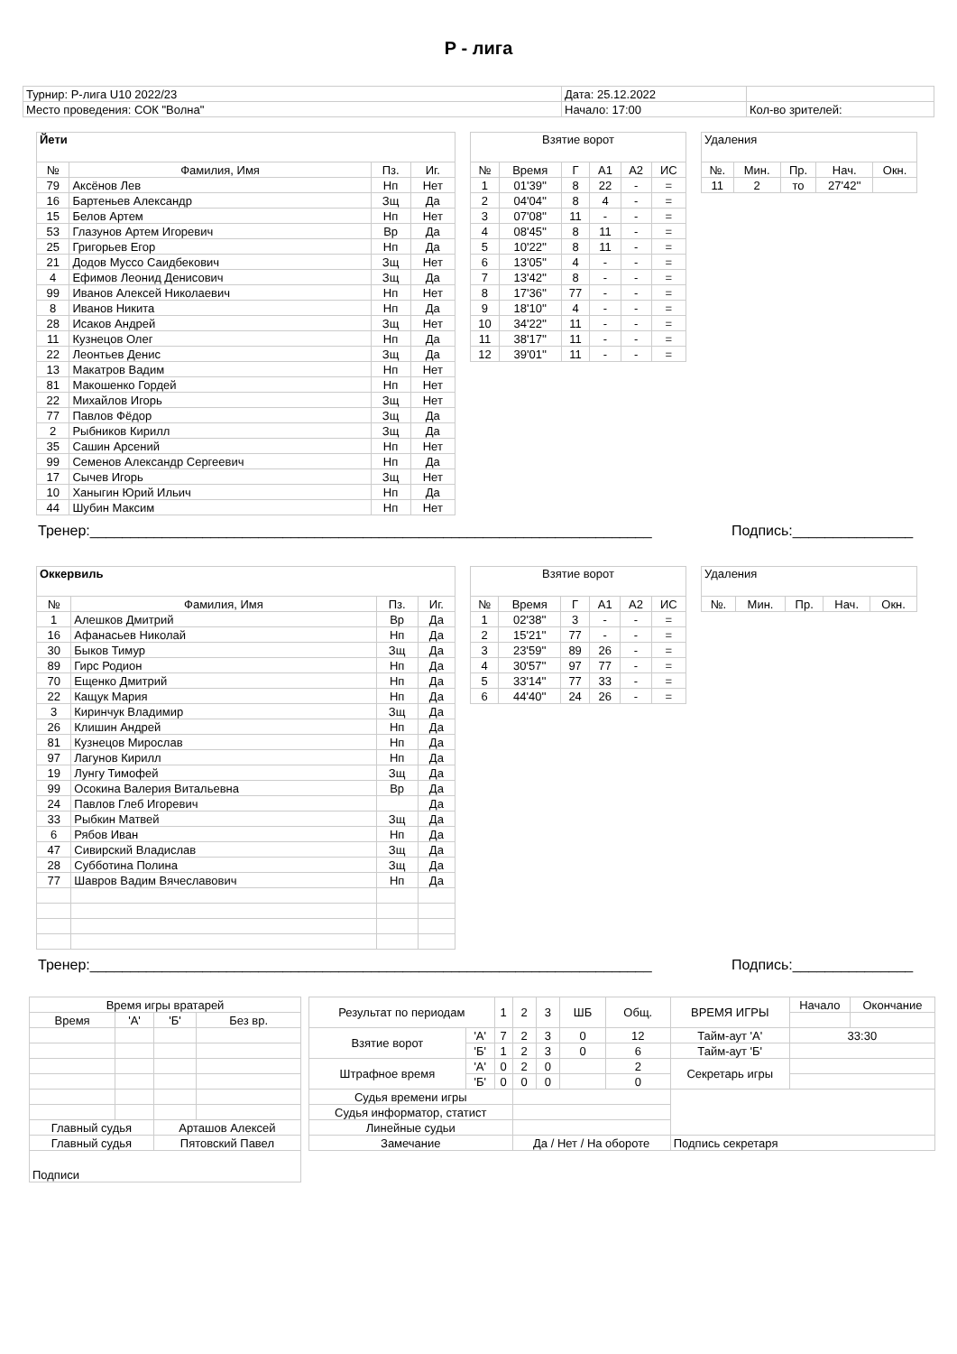Р - лига
| Турнир: Р-лига U10 2022/23 | Дата: 25.12.2022 | |
| Место проведения: СОК "Волна" | Начало: 17:00 | Кол-во зрителей: |
| Йети | | | |
| --- | --- | --- | --- |
| № | Фамилия, Имя | Пз. | Иг. |
| 79 | Аксёнов Лев | Нп | Нет |
| 16 | Бартеньев Александр | Зщ | Да |
| 15 | Белов Артем | Нп | Нет |
| 53 | Глазунов Артем Игоревич | Вр | Да |
| 25 | Григорьев Егор | Нп | Да |
| 21 | Додов Муссо Саидбекович | Зщ | Нет |
| 4 | Ефимов Леонид Денисович | Зщ | Да |
| 99 | Иванов Алексей Николаевич | Нп | Нет |
| 8 | Иванов Никита | Нп | Да |
| 28 | Исаков Андрей | Зщ | Нет |
| 11 | Кузнецов Олег | Нп | Да |
| 22 | Леонтьев Денис | Зщ | Да |
| 13 | Макатров Вадим | Нп | Нет |
| 81 | Макошенко Гордей | Нп | Нет |
| 22 | Михайлов Игорь | Зщ | Нет |
| 77 | Павлов Фёдор | Зщ | Да |
| 2 | Рыбников Кирилл | Зщ | Да |
| 35 | Сашин Арсений | Нп | Нет |
| 99 | Семенов Александр Сергеевич | Нп | Да |
| 17 | Сычев Игорь | Зщ | Нет |
| 10 | Ханыгин Юрий Ильич | Нп | Да |
| 44 | Шубин Максим | Нп | Нет |
| Взятие ворот | | | | | |
| --- | --- | --- | --- | --- | --- |
| № | Время | Г | А1 | А2 | ИС |
| 1 | 01'39'' | 8 | 22 | - | = |
| 2 | 04'04'' | 8 | 4 | - | = |
| 3 | 07'08'' | 11 | - | - | = |
| 4 | 08'45'' | 8 | 11 | - | = |
| 5 | 10'22'' | 8 | 11 | - | = |
| 6 | 13'05'' | 4 | - | - | = |
| 7 | 13'42'' | 8 | - | - | = |
| 8 | 17'36'' | 77 | - | - | = |
| 9 | 18'10'' | 4 | - | - | = |
| 10 | 34'22'' | 11 | - | - | = |
| 11 | 38'17'' | 11 | - | - | = |
| 12 | 39'01'' | 11 | - | - | = |
| Удаления | | | | |
| --- | --- | --- | --- | --- |
| №. | Мин. | Пр. | Нач. | Окн. |
| 11 | 2 | то | 27'42'' | |
Тренер:______________________________________________________________________ Подпись:_______________
| Оккервиль | | | |
| --- | --- | --- | --- |
| № | Фамилия, Имя | Пз. | Иг. |
| 1 | Алешков Дмитрий | Вр | Да |
| 16 | Афанасьев Николай | Нп | Да |
| 30 | Быков Тимур | Зщ | Да |
| 89 | Гирс Родион | Нп | Да |
| 70 | Ещенко Дмитрий | Нп | Да |
| 22 | Кащук Мария | Нп | Да |
| 3 | Киринчук Владимир | Зщ | Да |
| 26 | Клишин Андрей | Нп | Да |
| 81 | Кузнецов Мирослав | Нп | Да |
| 97 | Лагунов Кирилл | Нп | Да |
| 19 | Лунгу Тимофей | Зщ | Да |
| 99 | Осокина Валерия Витальевна | Вр | Да |
| 24 | Павлов Глеб Игоревич | | Да |
| 33 | Рыбкин Матвей | Зщ | Да |
| 6 | Рябов Иван | Нп | Да |
| 47 | Сивирский Владислав | Зщ | Да |
| 28 | Субботина Полина | Зщ | Да |
| 77 | Шавров Вадим Вячеславович | Нп | Да |
| Взятие ворот | | | | | |
| --- | --- | --- | --- | --- | --- |
| № | Время | Г | А1 | А2 | ИС |
| 1 | 02'38'' | 3 | - | - | = |
| 2 | 15'21'' | 77 | - | - | = |
| 3 | 23'59'' | 89 | 26 | - | = |
| 4 | 30'57'' | 97 | 77 | - | = |
| 5 | 33'14'' | 77 | 33 | - | = |
| 6 | 44'40'' | 24 | 26 | - | = |
| Удаления | | | | |
| --- | --- | --- | --- | --- |
| №. | Мин. | Пр. | Нач. | Окн. |
Тренер:______________________________________________________________________ Подпись:_______________
| Время игры вратарей | | | |
| Время | 'А' | 'Б' | Без вр. |
| Главный судья | | Арташов Алексей | |
| Главный судья | | Пятовский Павел | |
| Подписи | | | |
| Результат по периодам | | 1 | 2 | 3 | ШБ | Общ. | ВРЕМЯ ИГРЫ | Начало | Окончание |
| Взятие ворот | 'А' | 7 | 2 | 3 | 0 | 12 | Тайм-аут 'А' | 33:30 | |
| | 'Б' | 1 | 2 | 3 | 0 | 6 | Тайм-аут 'Б' | | |
| Штрафное время | 'А' | 0 | 2 | 0 | | 2 | Секретарь игры | | |
| | 'Б' | 0 | 0 | 0 | | 0 | | | |
| Судья времени игры | | | | | | | | | |
| Судья информатор, статист | | | | | | | | | |
| Линейные судьи | | | | | | | | | |
| Замечание | | | Да / Нет / На обороте | | | | Подпись секретаря | | |